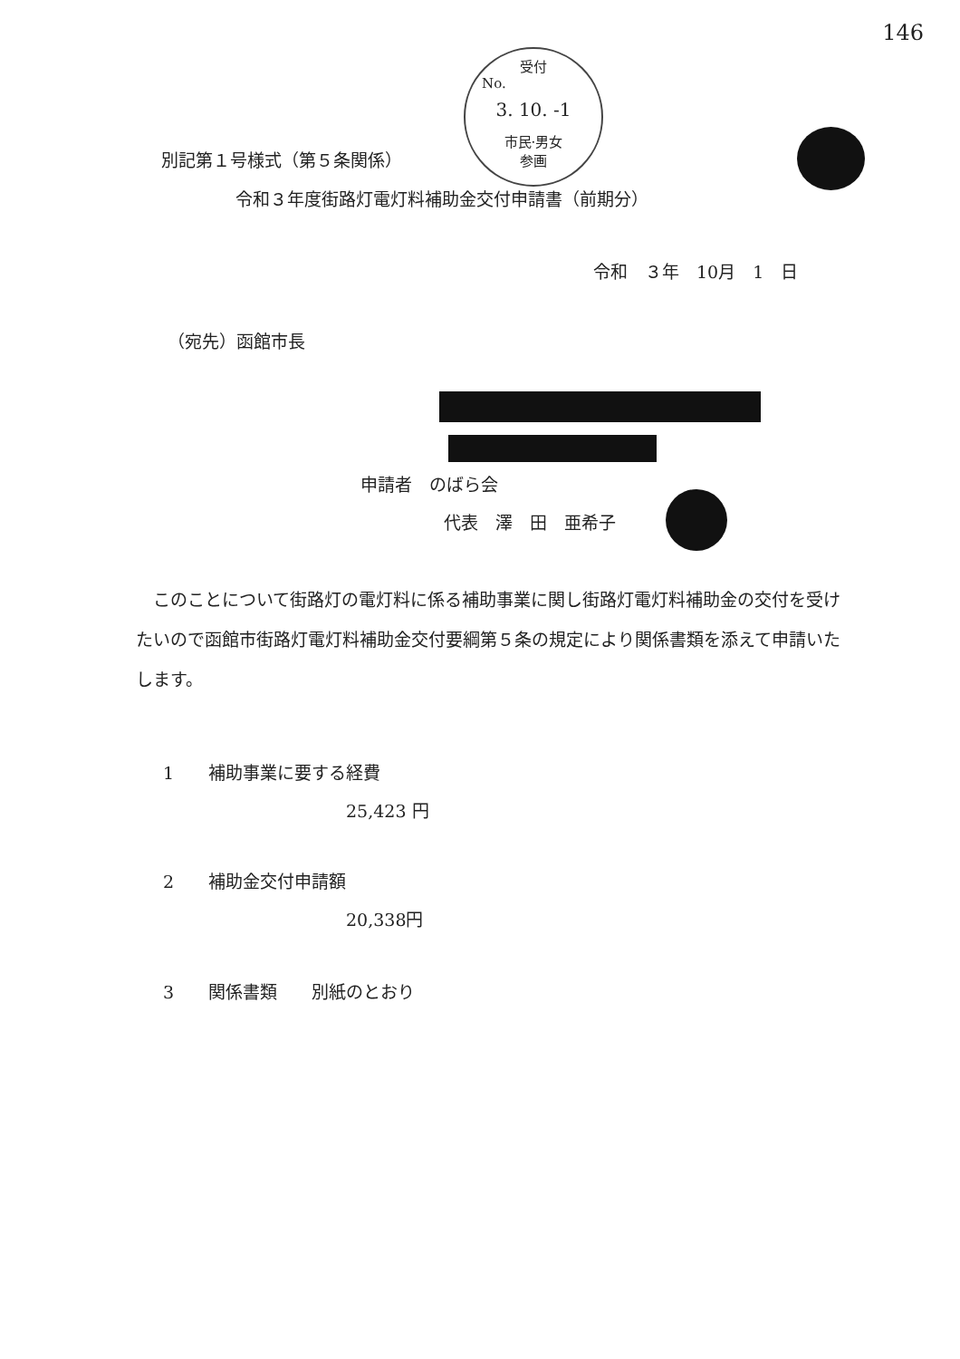146
受付
No.
3. 10. -1
市民·男女
参画
別記第１号様式（第５条関係）
令和３年度街路灯電灯料補助金交付申請書（前期分）
令和　３年　10月　1　日
（宛先）函館市長
申請者　のばら会
代表　澤　田　亜希子
このことについて街路灯の電灯料に係る補助事業に関し街路灯電灯料補助金の交付を受けたいので函館市街路灯電灯料補助金交付要綱第５条の規定により関係書類を添えて申請いたします。
1　　補助事業に要する経費
25,423 円
2　　補助金交付申請額
20,338円
3　　関係書類　　別紙のとおり